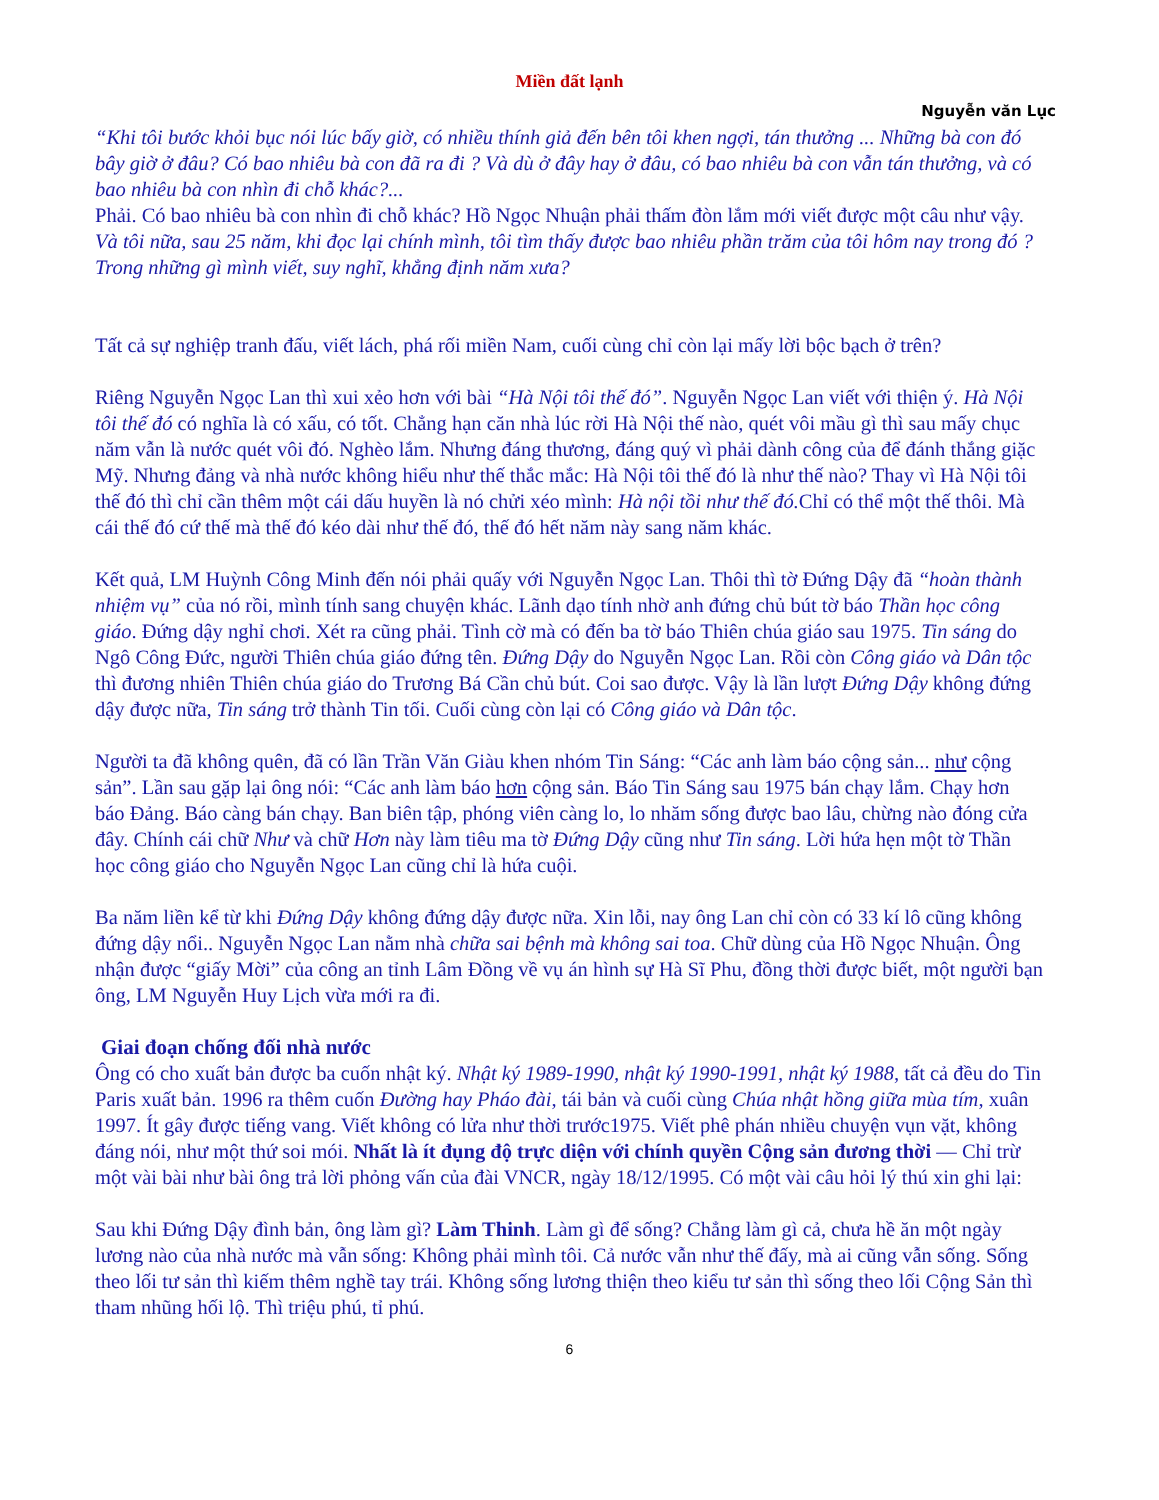Miền đất lạnh
Nguyễn văn Lục
“Khi tôi bước khỏi bục nói lúc bấy giờ, có nhiều thính giả đến bên tôi khen ngợi, tán thưởng ... Những bà con đó bây giờ ở đâu? Có bao nhiêu bà con đã ra đi ? Và dù ở đây hay ở đâu, có bao nhiêu bà con vẫn tán thưởng, và có bao nhiêu bà con nhìn đi chỗ khác?...
Phải. Có bao nhiêu bà con nhìn đi chỗ khác? Hồ Ngọc Nhuận phải thấm đòn lắm mới viết được một câu như vậy. Và tôi nữa, sau 25 năm, khi đọc lại chính mình, tôi tìm thấy được bao nhiêu phần trăm của tôi hôm nay trong đó ? Trong những gì mình viết, suy nghĩ, khẳng định năm xưa?
Tất cả sự nghiệp tranh đấu, viết lách, phá rối miền Nam, cuối cùng chỉ còn lại mấy lời bộc bạch ở trên?
Riêng Nguyễn Ngọc Lan thì xui xẻo hơn với bài “Hà Nội tôi thế đó”. Nguyễn Ngọc Lan viết với thiện ý. Hà Nội tôi thế đó có nghĩa là có xấu, có tốt. Chẳng hạn căn nhà lúc rời Hà Nội thế nào, quét vôi mầu gì thì sau mấy chục năm vẫn là nước quét vôi đó. Nghèo lắm. Nhưng đáng thương, đáng quý vì phải dành công của để đánh thắng giặc Mỹ. Nhưng đảng và nhà nước không hiểu như thế thắc mắc: Hà Nội tôi thế đó là như thế nào? Thay vì Hà Nội tôi thế đó thì chỉ cần thêm một cái dấu huyền là nó chửi xéo mình: Hà nội tồi như thế đó. Chỉ có thể một thế thôi. Mà cái thế đó cứ thế mà thế đó kéo dài như thế đó, thế đó hết năm này sang năm khác.
Kết quả, LM Huỳnh Công Minh đến nói phải quấy với Nguyễn Ngọc Lan. Thôi thì tờ Đứng Dậy đã “hoàn thành nhiệm vụ” của nó rồi, mình tính sang chuyện khác. Lãnh dạo tính nhờ anh đứng chủ bút tờ báo Thần học công giáo. Đứng dậy nghỉ chơi. Xét ra cũng phải. Tình cờ mà có đến ba tờ báo Thiên chúa giáo sau 1975. Tin sáng do Ngô Công Đức, người Thiên chúa giáo đứng tên. Đứng Dậy do Nguyễn Ngọc Lan. Rồi còn Công giáo và Dân tộc thì đương nhiên Thiên chúa giáo do Trương Bá Cần chủ bút. Coi sao được. Vậy là lần lượt Đứng Dậy không đứng dậy được nữa, Tin sáng trở thành Tin tối. Cuối cùng còn lại có Công giáo và Dân tộc.
Người ta đã không quên, đã có lần Trần Văn Giàu khen nhóm Tin Sáng: “Các anh làm báo cộng sản... như cộng sản”. Lần sau gặp lại ông nói: “Các anh làm báo hơn cộng sản. Báo Tin Sáng sau 1975 bán chạy lắm. Chạy hơn báo Đảng. Báo càng bán chạy. Ban biên tập, phóng viên càng lo, lo nhăm sống được bao lâu, chừng nào đóng cửa đây. Chính cái chữ Như và chữ Hơn này làm tiêu ma tờ Đứng Dậy cũng như Tin sáng. Lời hứa hẹn một tờ Thần học công giáo cho Nguyễn Ngọc Lan cũng chỉ là hứa cuội.
Ba năm liền kể từ khi Đứng Dậy không đứng dậy được nữa. Xin lỗi, nay ông Lan chỉ còn có 33 kí lô cũng không đứng dậy nổi.. Nguyễn Ngọc Lan nằm nhà chữa sai bệnh mà không sai toa. Chữ dùng của Hồ Ngọc Nhuận. Ông nhận được “giấy Mời” của công an tỉnh Lâm Đồng về vụ án hình sự Hà Sĩ Phu, đồng thời được biết, một người bạn ông, LM Nguyễn Huy Lịch vừa mới ra đi.
Giai đoạn chống đối nhà nước
Ông có cho xuất bản được ba cuốn nhật ký. Nhật ký 1989-1990, nhật ký 1990-1991, nhật ký 1988, tất cả đều do Tin Paris xuất bản. 1996 ra thêm cuốn Đường hay Pháo đài, tái bản và cuối cùng Chúa nhật hồng giữa mùa tím, xuân 1997. Ít gây được tiếng vang. Viết không có lửa như thời trước1975. Viết phê phán nhiều chuyện vụn vặt, không đáng nói, như một thứ soi mói. Nhất là ít đụng độ trực diện với chính quyền Cộng sản đương thời — Chỉ trừ một vài bài như bài ông trả lời phỏng vấn của đài VNCR, ngày 18/12/1995. Có một vài câu hỏi lý thú xin ghi lại:
Sau khi Đứng Dậy đình bản, ông làm gì? Làm Thinh. Làm gì để sống? Chẳng làm gì cả, chưa hề ăn một ngày lương nào của nhà nước mà vẫn sống: Không phải mình tôi. Cả nước vẫn như thế đấy, mà ai cũng vẫn sống. Sống theo lối tư sản thì kiếm thêm nghề tay trái. Không sống lương thiện theo kiểu tư sản thì sống theo lối Cộng Sản thì tham nhũng hối lộ. Thì triệu phú, tỉ phú.
6